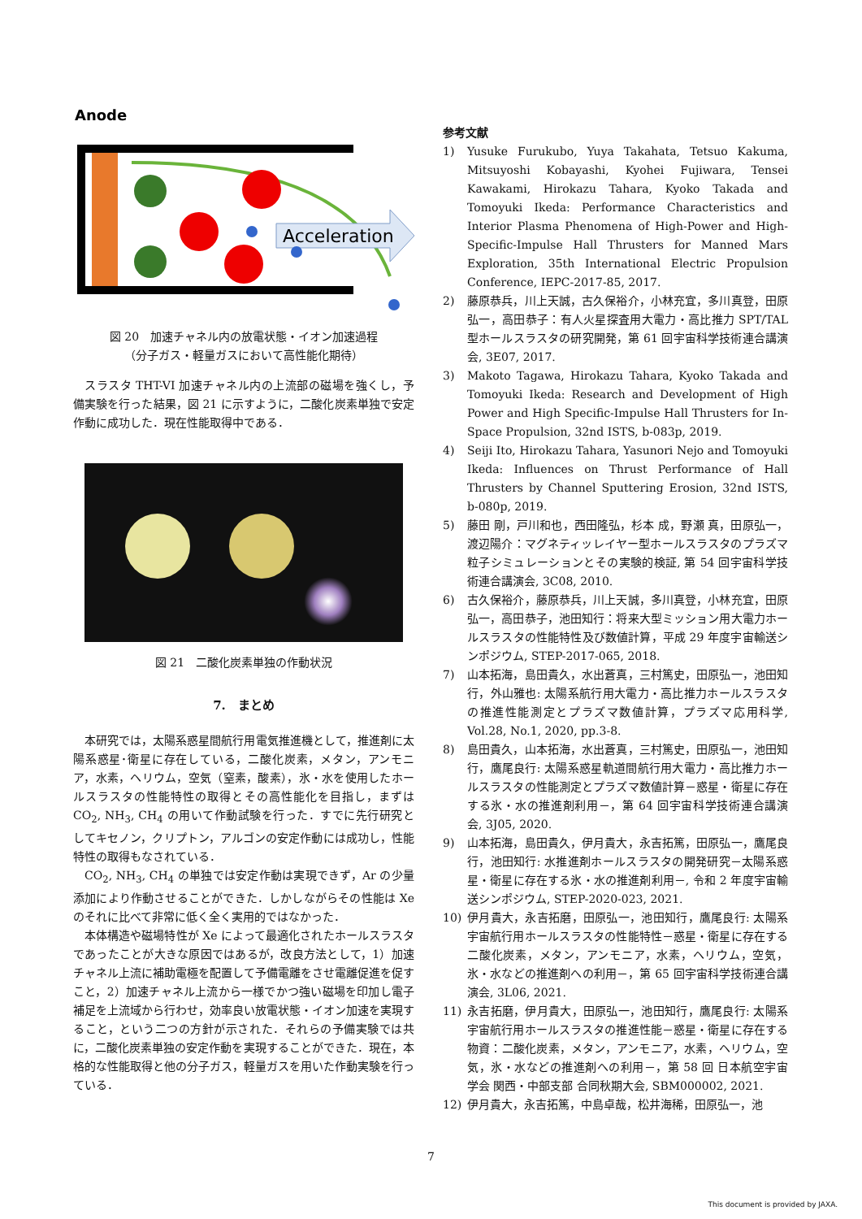Anode
Acceleration
図 20　加速チャネル内の放電状態・イオン加速過程
（分子ガス・軽量ガスにおいて高性能化期待）
スラスタ THT-VI 加速チャネル内の上流部の磁場を強くし，予備実験を行った結果，図 21 に示すように，二酸化炭素単独で安定作動に成功した．現在性能取得中である．
図 21　二酸化炭素単独の作動状況
7.　まとめ
本研究では，太陽系惑星間航行用電気推進機として，推進剤に太陽系惑星･衛星に存在している，二酸化炭素，メタン，アンモニア，水素，ヘリウム，空気（窒素，酸素），氷・水を使用したホールスラスタの性能特性の取得とその高性能化を目指し，まずは CO<sub>2</sub>, NH<sub>3</sub>, CH<sub>4</sub> の用いて作動試験を行った．すでに先行研究としてキセノン，クリプトン，アルゴンの安定作動には成功し，性能特性の取得もなされている．
CO<sub>2</sub>, NH<sub>3</sub>, CH<sub>4</sub> の単独では安定作動は実現できず，Ar の少量添加により作動させることができた．しかしながらその性能は Xe のそれに比べて非常に低く全く実用的ではなかった．
本体構造や磁場特性が Xe によって最適化されたホールスラスタであったことが大きな原因ではあるが，改良方法として，1）加速チャネル上流に補助電極を配置して予備電離をさせ電離促進を促すこと，2）加速チャネル上流から一様でかつ強い磁場を印加し電子補足を上流域から行わせ，効率良い放電状態・イオン加速を実現すること，という二つの方針が示された．それらの予備実験では共に，二酸化炭素単独の安定作動を実現することができた．現在，本格的な性能取得と他の分子ガス，軽量ガスを用いた作動実験を行っている．
参考文献
1) Yusuke Furukubo, Yuya Takahata, Tetsuo Kakuma, Mitsuyoshi Kobayashi, Kyohei Fujiwara, Tensei Kawakami, Hirokazu Tahara, Kyoko Takada and Tomoyuki Ikeda: Performance Characteristics and Interior Plasma Phenomena of High-Power and High-Specific-Impulse Hall Thrusters for Manned Mars Exploration, 35th International Electric Propulsion Conference, IEPC-2017-85, 2017.
2) 藤原恭兵，川上天誠，古久保裕介，小林充宜，多川真登，田原弘一，高田恭子：有人火星探査用大電力・高比推力 SPT/TAL 型ホールスラスタの研究開発，第 61 回宇宙科学技術連合講演会, 3E07, 2017.
3) Makoto Tagawa, Hirokazu Tahara, Kyoko Takada and Tomoyuki Ikeda: Research and Development of High Power and High Specific-Impulse Hall Thrusters for In-Space Propulsion, 32nd ISTS, b-083p, 2019.
4) Seiji Ito, Hirokazu Tahara, Yasunori Nejo and Tomoyuki Ikeda: Influences on Thrust Performance of Hall Thrusters by Channel Sputtering Erosion, 32nd ISTS, b-080p, 2019.
5) 藤田 剛，戸川和也，西田隆弘，杉本 成，野瀬 真，田原弘一，渡辺陽介：マグネティッレイヤー型ホールスラスタのプラズマ粒子シミュレーションとその実験的検証, 第 54 回宇宙科学技術連合講演会, 3C08, 2010.
6) 古久保裕介，藤原恭兵，川上天誠，多川真登，小林充宜，田原弘一，高田恭子，池田知行：将来大型ミッション用大電力ホールスラスタの性能特性及び数値計算，平成 29 年度宇宙輸送シンポジウム, STEP-2017-065, 2018.
7) 山本拓海，島田貴久，水出蒼真，三村篤史，田原弘一，池田知行，外山雅也: 太陽系航行用大電力・高比推力ホールスラスタの推進性能測定とプラズマ数値計算，プラズマ応用科学, Vol.28, No.1, 2020, pp.3-8.
8) 島田貴久，山本拓海，水出蒼真，三村篤史，田原弘一，池田知行，鷹尾良行: 太陽系惑星軌道間航行用大電力・高比推力ホールスラスタの性能測定とプラズマ数値計算－惑星・衛星に存在する氷・水の推進剤利用－，第 64 回宇宙科学技術連合講演会, 3J05, 2020.
9) 山本拓海，島田貴久，伊月貴大，永吉拓篤，田原弘一，鷹尾良行，池田知行: 水推進剤ホールスラスタの開発研究－太陽系惑星・衛星に存在する氷・水の推進剤利用－, 令和 2 年度宇宙輸送シンポジウム, STEP-2020-023, 2021.
10) 伊月貴大，永吉拓磨，田原弘一，池田知行，鷹尾良行: 太陽系宇宙航行用ホールスラスタの性能特性－惑星・衛星に存在する二酸化炭素，メタン，アンモニア，水素，ヘリウム，空気，氷・水などの推進剤への利用－，第 65 回宇宙科学技術連合講演会, 3L06, 2021.
11) 永吉拓磨，伊月貴大，田原弘一，池田知行，鷹尾良行: 太陽系宇宙航行用ホールスラスタの推進性能－惑星・衛星に存在する物資：二酸化炭素，メタン，アンモニア，水素，ヘリウム，空気，氷・水などの推進剤への利用－，第 58 回 日本航空宇宙学会 関西・中部支部 合同秋期大会, SBM000002, 2021.
12) 伊月貴大，永吉拓篤，中島卓哉，松井海稀，田原弘一，池
7
This document is provided by JAXA.